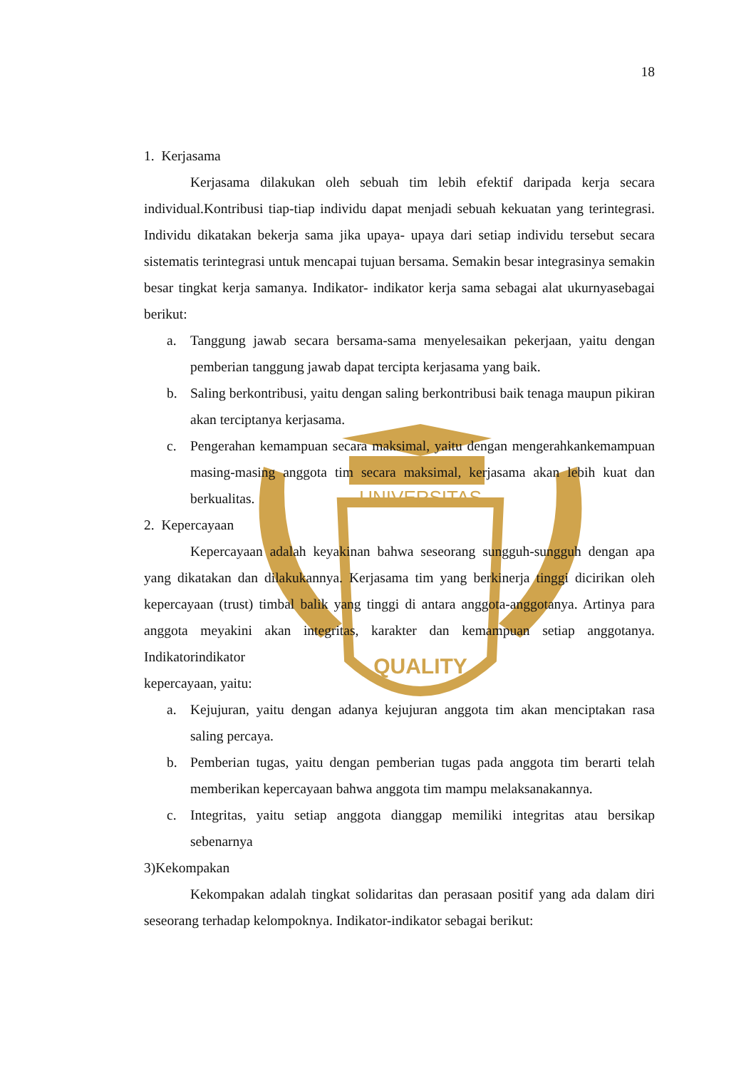UNIVERSITAS
QUALITY
18
1. Kerjasama
Kerjasama dilakukan oleh sebuah tim lebih efektif daripada kerja secara individual.Kontribusi tiap-tiap individu dapat menjadi sebuah kekuatan yang terintegrasi. Individu dikatakan bekerja sama jika upaya- upaya dari setiap individu tersebut secara sistematis terintegrasi untuk mencapai tujuan bersama. Semakin besar integrasinya semakin besar tingkat kerja samanya. Indikator- indikator kerja sama sebagai alat ukurnyasebagai berikut:
a. Tanggung jawab secara bersama-sama menyelesaikan pekerjaan, yaitu dengan pemberian tanggung jawab dapat tercipta kerjasama yang baik.
b. Saling berkontribusi, yaitu dengan saling berkontribusi baik tenaga maupun pikiran akan terciptanya kerjasama.
c. Pengerahan kemampuan secara maksimal, yaitu dengan mengerahkankemampuan masing-masing anggota tim secara maksimal, kerjasama akan lebih kuat dan berkualitas.
2. Kepercayaan
Kepercayaan adalah keyakinan bahwa seseorang sungguh-sungguh dengan apa yang dikatakan dan dilakukannya. Kerjasama tim yang berkinerja tinggi dicirikan oleh kepercayaan (trust) timbal balik yang tinggi di antara anggota-anggotanya. Artinya para anggota meyakini akan integritas, karakter dan kemampuan setiap anggotanya. Indikatorindikator
kepercayaan, yaitu:
a. Kejujuran, yaitu dengan adanya kejujuran anggota tim akan menciptakan rasa saling percaya.
b. Pemberian tugas, yaitu dengan pemberian tugas pada anggota tim berarti telah memberikan kepercayaan bahwa anggota tim mampu melaksanakannya.
c. Integritas, yaitu setiap anggota dianggap memiliki integritas atau bersikap sebenarnya
3)Kekompakan
Kekompakan adalah tingkat solidaritas dan perasaan positif yang ada dalam diri seseorang terhadap kelompoknya. Indikator-indikator sebagai berikut: